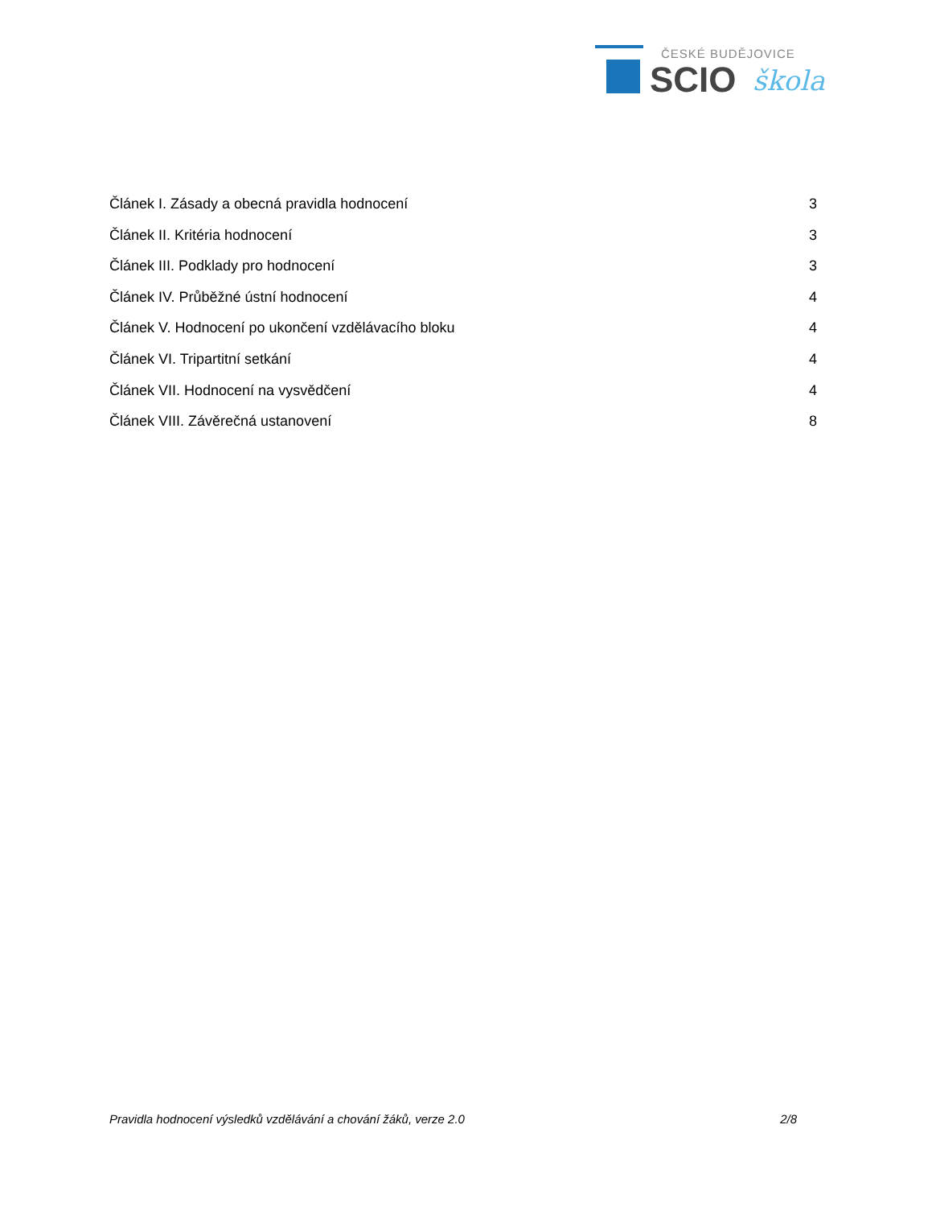ČESKÉ BUDĚJOVICE
SCIO škola
Článek I. Zásady a obecná pravidla hodnocení 3
Článek II. Kritéria hodnocení 3
Článek III. Podklady pro hodnocení 3
Článek IV. Průběžné ústní hodnocení 4
Článek V. Hodnocení po ukončení vzdělávacího bloku 4
Článek VI. Tripartitní setkání 4
Článek VII. Hodnocení na vysvědčení 4
Článek VIII. Závěrečná ustanovení 8
Pravidla hodnocení výsledků vzdělávání a chování žáků, verze 2.0 2/8